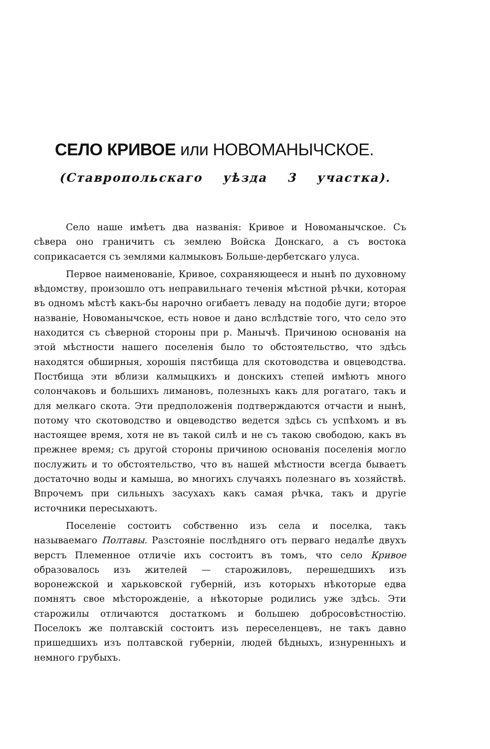СЕЛО КРИВОЕ или НОВОМАНЫЧСКОЕ.
(Ставропольскаго уѣзда 3 участка).
Село наше имѣетъ два названія: Кривое и Новоманычское. Съ сѣвера оно граничитъ съ землею Войска Донскаго, а съ востока соприкасается съ землями калмыковъ Больше-дербетскаго улуса.
Первое наименованіе, Кривое, сохраняющееся и нынѣ по духовному вѣдомству, произошло отъ неправильнаго теченія мѣстной рѣчки, которая въ одномъ мѣстѣ какъ-бы нарочно огибаетъ леваду на подобіе дуги; второе названіе, Новоманычское, есть новое и дано вслѣдствіе того, что село это находится съ сѣверной стороны при р. Манычѣ. Причиною основанія на этой мѣстности нашего поселенія было то обстоятельство, что здѣсь находятся обширныя, хорошія пястбища для скотоводства и овцеводства. Постбища эти вблизи калмыцкихъ и донскихъ степей имѣютъ много солончаковъ и большихъ лимановъ, полезныхъ какъ для рогатаго, такъ и для мелкаго скота. Эти предположенія подтверждаются отчасти и нынѣ, потому что скотоводство и овцеводство ведется здѣсь съ успѣхомъ и въ настоящее время, хотя не въ такой силѣ и не съ такою свободою, какъ въ прежнее время; съ другой стороны причиною основанія поселенія могло послужить и то обстоятельство, что въ нашей мѣстности всегда бываетъ достаточно воды и камыша, во многихъ случаяхъ полезнаго въ хозяйствѣ. Впрочемъ при сильныхъ засухахъ какъ самая рѣчка, такъ и другіе источники пересыхаютъ.
Поселеніе состоитъ собственно изъ села и поселка, такъ называемаго Полтавы. Разстояніе послѣдняго отъ перваго недалѣе двухъ верстъ Племенное отличіе ихъ состоитъ въ томъ, что село Кривое образовалось изъ жителей — старожиловъ, перешедшихъ изъ воронежской и харьковской губерній, изъ которыхъ нѣкоторые едва помнятъ свое мѣсторожденіе, а нѣкоторые родились уже здѣсь. Эти старожилы отличаются достаткомъ и большею добросовѣстностію. Поселокъ же полтавскій состоитъ изъ переселенцевъ, не такъ давно пришедшихъ изъ полтавской губерніи, людей бѣдныхъ, изнуренныхъ и немного грубыхъ.